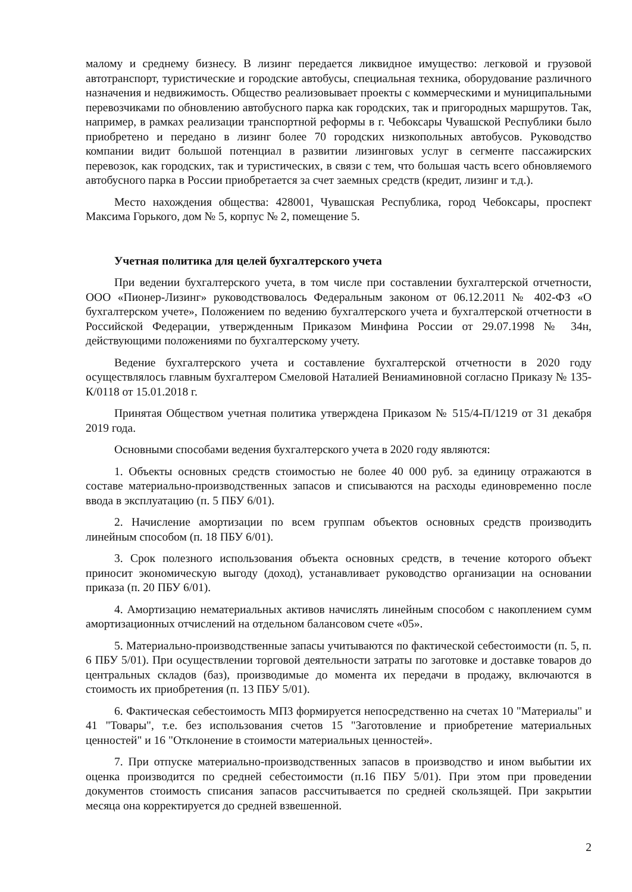малому и среднему бизнесу. В лизинг передается ликвидное имущество: легковой и грузовой автотранспорт, туристические и городские автобусы, специальная техника, оборудование различного назначения и недвижимость. Общество реализовывает проекты с коммерческими и муниципальными перевозчиками по обновлению автобусного парка как городских, так и пригородных маршрутов. Так, например, в рамках реализации транспортной реформы в г. Чебоксары Чувашской Республики было приобретено и передано в лизинг более 70 городских низкопольных автобусов. Руководство компании видит большой потенциал в развитии лизинговых услуг в сегменте пассажирских перевозок, как городских, так и туристических, в связи с тем, что большая часть всего обновляемого автобусного парка в России приобретается за счет заемных средств (кредит, лизинг и т.д.).
Место нахождения общества: 428001, Чувашская Республика, город Чебоксары, проспект Максима Горького, дом № 5, корпус № 2, помещение 5.
Учетная политика для целей бухгалтерского учета
При ведении бухгалтерского учета, в том числе при составлении бухгалтерской отчетности, ООО «Пионер-Лизинг» руководствовалось Федеральным законом от 06.12.2011 № 402-ФЗ «О бухгалтерском учете», Положением по ведению бухгалтерского учета и бухгалтерской отчетности в Российской Федерации, утвержденным Приказом Минфина России от 29.07.1998 № 34н, действующими положениями по бухгалтерскому учету.
Ведение бухгалтерского учета и составление бухгалтерской отчетности в 2020 году осуществлялось главным бухгалтером Смеловой Наталией Вениаминовной согласно Приказу № 135-К/0118 от 15.01.2018 г.
Принятая Обществом учетная политика утверждена Приказом № 515/4-П/1219 от 31 декабря 2019 года.
Основными способами ведения бухгалтерского учета в 2020 году являются:
1. Объекты основных средств стоимостью не более 40 000 руб. за единицу отражаются в составе материально-производственных запасов и списываются на расходы единовременно после ввода в эксплуатацию (п. 5 ПБУ 6/01).
2. Начисление амортизации по всем группам объектов основных средств производить линейным способом (п. 18 ПБУ 6/01).
3. Срок полезного использования объекта основных средств, в течение которого объект приносит экономическую выгоду (доход), устанавливает руководство организации на основании приказа (п. 20 ПБУ 6/01).
4. Амортизацию нематериальных активов начислять линейным способом с накоплением сумм амортизационных отчислений на отдельном балансовом счете «05».
5. Материально-производственные запасы учитываются по фактической себестоимости (п. 5, п. 6 ПБУ 5/01). При осуществлении торговой деятельности затраты по заготовке и доставке товаров до центральных складов (баз), производимые до момента их передачи в продажу, включаются в стоимость их приобретения (п. 13 ПБУ 5/01).
6. Фактическая себестоимость МПЗ формируется непосредственно на счетах 10 "Материалы" и 41 "Товары", т.е. без использования счетов 15 "Заготовление и приобретение материальных ценностей" и 16 "Отклонение в стоимости материальных ценностей».
7. При отпуске материально-производственных запасов в производство и ином выбытии их оценка производится по средней себестоимости (п.16 ПБУ 5/01). При этом при проведении документов стоимость списания запасов рассчитывается по средней скользящей. При закрытии месяца она корректируется до средней взвешенной.
2